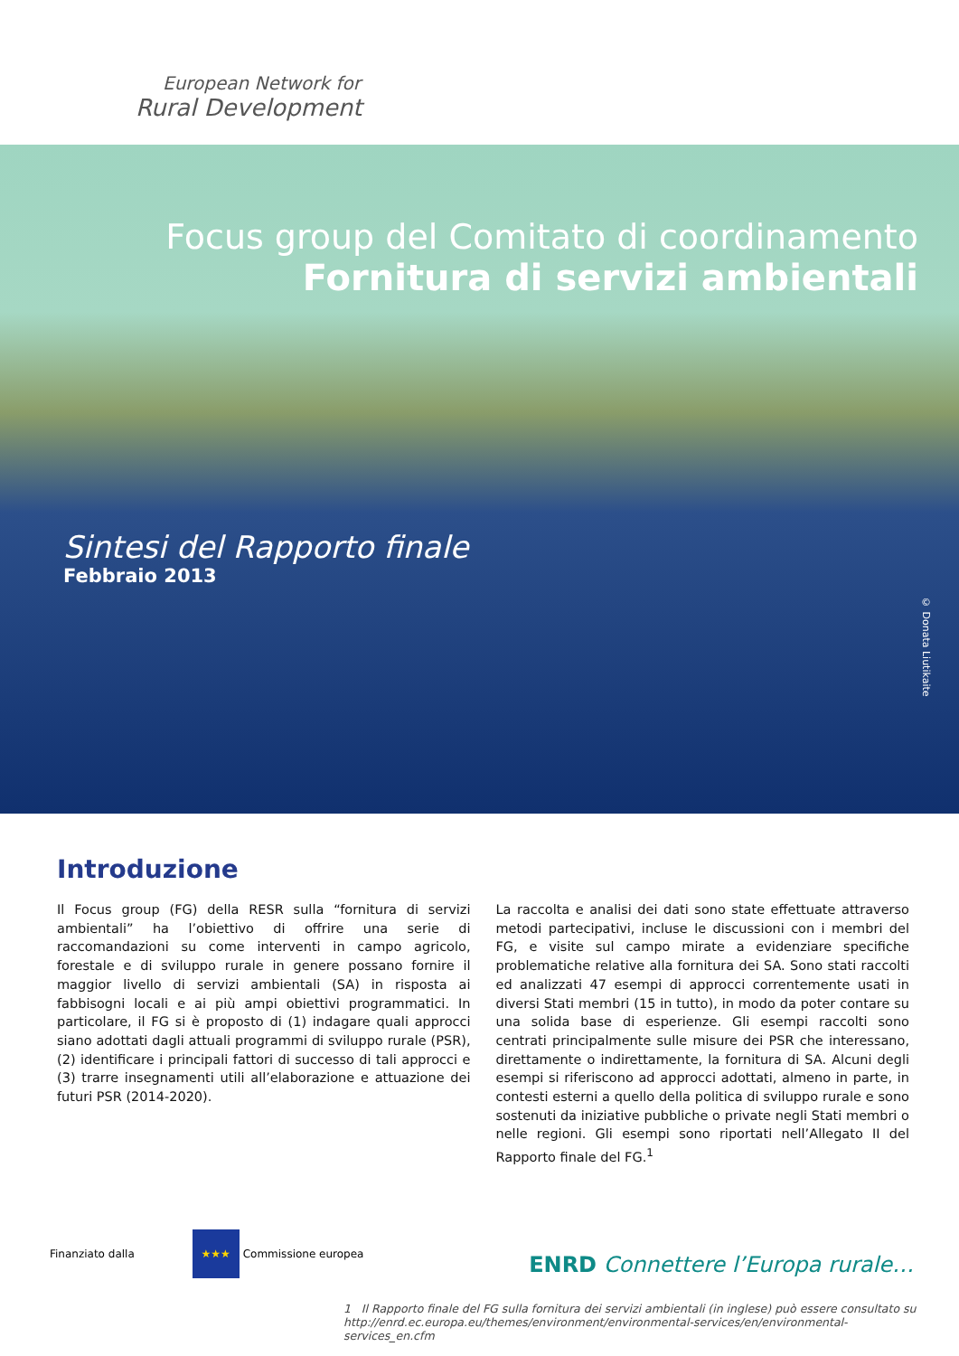European Network for
Rural Development
Focus group del Comitato di coordinamento
Fornitura di servizi ambientali
Sintesi del Rapporto finale
Febbraio 2013
© Donata Liutikaite
Introduzione
Il Focus group (FG) della RESR sulla “fornitura di servizi ambientali” ha l’obiettivo di offrire una serie di raccomandazioni su come interventi in campo agricolo, forestale e di sviluppo rurale in genere possano fornire il maggior livello di servizi ambientali (SA) in risposta ai fabbisogni locali e ai più ampi obiettivi programmatici. In particolare, il FG si è proposto di (1) indagare quali approcci siano adottati dagli attuali programmi di sviluppo rurale (PSR), (2) identificare i principali fattori di successo di tali approcci e (3) trarre insegnamenti utili all’elaborazione e attuazione dei futuri PSR (2014-2020).
La raccolta e analisi dei dati sono state effettuate attraverso metodi partecipativi, incluse le discussioni con i membri del FG, e visite sul campo mirate a evidenziare specifiche problematiche relative alla fornitura dei SA. Sono stati raccolti ed analizzati 47 esempi di approcci correntemente usati in diversi Stati membri (15 in tutto), in modo da poter contare su una solida base di esperienze. Gli esempi raccolti sono centrati principalmente sulle misure dei PSR che interessano, direttamente o indirettamente, la fornitura di SA. Alcuni degli esempi si riferiscono ad approcci adottati, almeno in parte, in contesti esterni a quello della politica di sviluppo rurale e sono sostenuti da iniziative pubbliche o private negli Stati membri o nelle regioni. Gli esempi sono riportati nell’Allegato II del Rapporto finale del FG.<sup>1</sup>
Finanziato dalla ★★★ Commissione europea
ENRD Connettere l’Europa rurale…
1 Il Rapporto finale del FG sulla fornitura dei servizi ambientali (in inglese) può essere consultato su http://enrd.ec.europa.eu/themes/environment/environmental-services/en/environmental-services_en.cfm